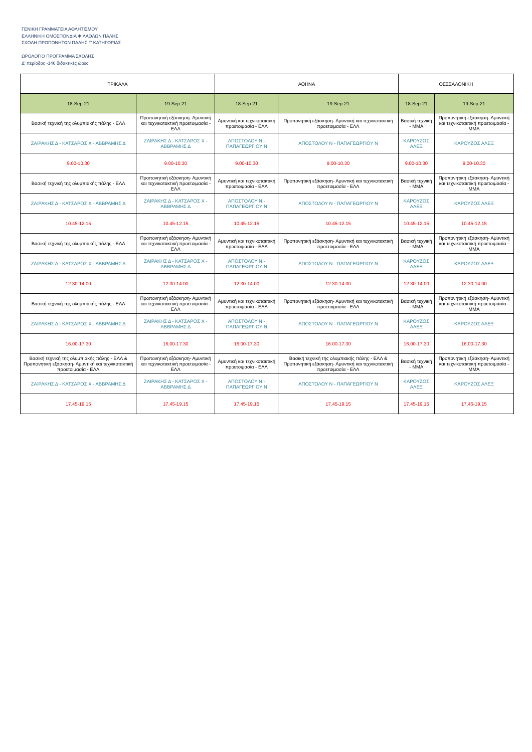ΓΕΝΙΚΗ ΓΡΑΜΜΑΤΕΙΑ ΑΘΛΗΤΙΣΜΟΥ
ΕΛΛΗΝΙΚΗ ΟΜΟΣΠΟΝΔΙΑ ΦΙΛΑΘΛΩΝ ΠΑΛΗΣ
ΣΧΟΛΗ ΠΡΟΠΟΝΗΤΩΝ ΠΑΛΗΣ Γ' ΚΑΤΗΓΟΡΙΑΣ
ΩΡΟΛΟΓΙΟ ΠΡΟΓΡΑΜΜΑ ΣΧΟΛΗΣ
Δ' περίοδος -146 διδακτικές ώρες
| ΤΡΙΚΑΛΑ | | ΑΘΗΝΑ | | ΘΕΣΣΑΛΟΝΙΚΗ | |
| --- | --- | --- | --- | --- | --- |
| 18-Sep-21 | 19-Sep-21 | 18-Sep-21 | 19-Sep-21 | 18-Sep-21 | 19-Sep-21 |
| Βασική τεχνική της ολυμπιακής πάλης - ΕΛΛ | Προπονητική εξάσκηση- Αμυντική και τεχνικοτακτική προετοιμασία - ΕΛΛ | Αμυντική και τεχνικοτακτική προετοιμασία - ΕΛΛ | Προπονητική εξάσκηση- Αμυντική και τεχνικοτακτική προετοιμασία - ΕΛΛ | Βασική τεχνική - ΜΜΑ | Προπονητική εξάσκηση- Αμυντική και τεχνικοτακτική προετοιμασία - ΜΜΑ |
| ΖΑΙΡΑΚΗΣ Δ - ΚΑΤΣΑΡΟΣ Χ - ΑΒΒΡΑΜΗΣ Δ | ΖΑΙΡΑΚΗΣ Δ - ΚΑΤΣΑΡΟΣ Χ - ΑΒΒΡΑΜΗΣ Δ | ΑΠΟΣΤΟΛΟΥ Ν - ΠΑΠΑΓΕΩΡΓΙΟΥ Ν | ΑΠΟΣΤΟΛΟΥ Ν - ΠΑΠΑΓΕΩΡΓΙΟΥ Ν | ΚΑΡΟΥΖΟΣ ΑΛΕΞ | ΚΑΡΟΥΖΟΣ ΑΛΕΞ |
| 9.00-10.30 | 9.00-10.30 | 9.00-10.30 | 9.00-10.30 | 9.00-10.30 | 9.00-10.30 |
| Βασική τεχνική της ολυμπιακής πάλης - ΕΛΛ | Προπονητική εξάσκηση- Αμυντική και τεχνικοτακτική προετοιμασία - ΕΛΛ | Αμυντική και τεχνικοτακτική προετοιμασία - ΕΛΛ | Προπονητική εξάσκηση- Αμυντική και τεχνικοτακτική προετοιμασία - ΕΛΛ | Βασική τεχνική - ΜΜΑ | Προπονητική εξάσκηση- Αμυντική και τεχνικοτακτική προετοιμασία - ΜΜΑ |
| ΖΑΙΡΑΚΗΣ Δ - ΚΑΤΣΑΡΟΣ Χ - ΑΒΒΡΑΜΗΣ Δ | ΖΑΙΡΑΚΗΣ Δ - ΚΑΤΣΑΡΟΣ Χ - ΑΒΒΡΑΜΗΣ Δ | ΑΠΟΣΤΟΛΟΥ Ν - ΠΑΠΑΓΕΩΡΓΙΟΥ Ν | ΑΠΟΣΤΟΛΟΥ Ν - ΠΑΠΑΓΕΩΡΓΙΟΥ Ν | ΚΑΡΟΥΖΟΣ ΑΛΕΞ | ΚΑΡΟΥΖΟΣ ΑΛΕΞ |
| 10.45-12.15 | 10.45-12.15 | 10.45-12.15 | 10.45-12.15 | 10.45-12.15 | 10.45-12.15 |
| Βασική τεχνική της ολυμπιακής πάλης - ΕΛΛ | Προπονητική εξάσκηση- Αμυντική και τεχνικοτακτική προετοιμασία - ΕΛΛ | Αμυντική και τεχνικοτακτική προετοιμασία - ΕΛΛ | Προπονητική εξάσκηση- Αμυντική και τεχνικοτακτική προετοιμασία - ΕΛΛ | Βασική τεχνική - ΜΜΑ | Προπονητική εξάσκηση- Αμυντική και τεχνικοτακτική προετοιμασία - ΜΜΑ |
| ΖΑΙΡΑΚΗΣ Δ - ΚΑΤΣΑΡΟΣ Χ - ΑΒΒΡΑΜΗΣ Δ | ΖΑΙΡΑΚΗΣ Δ - ΚΑΤΣΑΡΟΣ Χ - ΑΒΒΡΑΜΗΣ Δ | ΑΠΟΣΤΟΛΟΥ Ν - ΠΑΠΑΓΕΩΡΓΙΟΥ Ν | ΑΠΟΣΤΟΛΟΥ Ν - ΠΑΠΑΓΕΩΡΓΙΟΥ Ν | ΚΑΡΟΥΖΟΣ ΑΛΕΞ | ΚΑΡΟΥΖΟΣ ΑΛΕΞ |
| 12.30-14.00 | 12.30-14.00 | 12.30-14.00 | 12.30-14.00 | 12.30-14.00 | 12.30-14.00 |
| Βασική τεχνική της ολυμπιακής πάλης - ΕΛΛ | Προπονητική εξάσκηση- Αμυντική και τεχνικοτακτική προετοιμασία - ΕΛΛ | Αμυντική και τεχνικοτακτική προετοιμασία - ΕΛΛ | Προπονητική εξάσκηση- Αμυντική και τεχνικοτακτική προετοιμασία - ΕΛΛ | Βασική τεχνική - ΜΜΑ | Προπονητική εξάσκηση- Αμυντική και τεχνικοτακτική προετοιμασία - ΜΜΑ |
| ΖΑΙΡΑΚΗΣ Δ - ΚΑΤΣΑΡΟΣ Χ - ΑΒΒΡΑΜΗΣ Δ | ΖΑΙΡΑΚΗΣ Δ - ΚΑΤΣΑΡΟΣ Χ - ΑΒΒΡΑΜΗΣ Δ | ΑΠΟΣΤΟΛΟΥ Ν - ΠΑΠΑΓΕΩΡΓΙΟΥ Ν | ΑΠΟΣΤΟΛΟΥ Ν - ΠΑΠΑΓΕΩΡΓΙΟΥ Ν | ΚΑΡΟΥΖΟΣ ΑΛΕΞ | ΚΑΡΟΥΖΟΣ ΑΛΕΞ |
| 16.00-17.30 | 16.00-17.30 | 16.00-17.30 | 16.00-17.30 | 16.00-17.30 | 16.00-17.30 |
| Βασική τεχνική της ολυμπιακής πάλης - ΕΛΛ & Προπονητική εξάσκηση- Αμυντική και τεχνικοτακτική προετοιμασία - ΕΛΛ | Προπονητική εξάσκηση- Αμυντική και τεχνικοτακτική προετοιμασία - ΕΛΛ | Αμυντική και τεχνικοτακτική προετοιμασία - ΕΛΛ | Βασική τεχνική της ολυμπιακής πάλης - ΕΛΛ & Προπονητική εξάσκηση- Αμυντική και τεχνικοτακτική προετοιμασία - ΕΛΛ | Βασική τεχνική - ΜΜΑ | Προπονητική εξάσκηση- Αμυντική και τεχνικοτακτική προετοιμασία - ΜΜΑ |
| ΖΑΙΡΑΚΗΣ Δ - ΚΑΤΣΑΡΟΣ Χ - ΑΒΒΡΑΜΗΣ Δ | ΖΑΙΡΑΚΗΣ Δ - ΚΑΤΣΑΡΟΣ Χ - ΑΒΒΡΑΜΗΣ Δ | ΑΠΟΣΤΟΛΟΥ Ν - ΠΑΠΑΓΕΩΡΓΙΟΥ Ν | ΑΠΟΣΤΟΛΟΥ Ν - ΠΑΠΑΓΕΩΡΓΙΟΥ Ν | ΚΑΡΟΥΖΟΣ ΑΛΕΞ | ΚΑΡΟΥΖΟΣ ΑΛΕΞ |
| 17.45-19.15 | 17.45-19.15 | 17.45-19.15 | 17.45-19.15 | 17.45-19.15 | 17.45-19.15 |